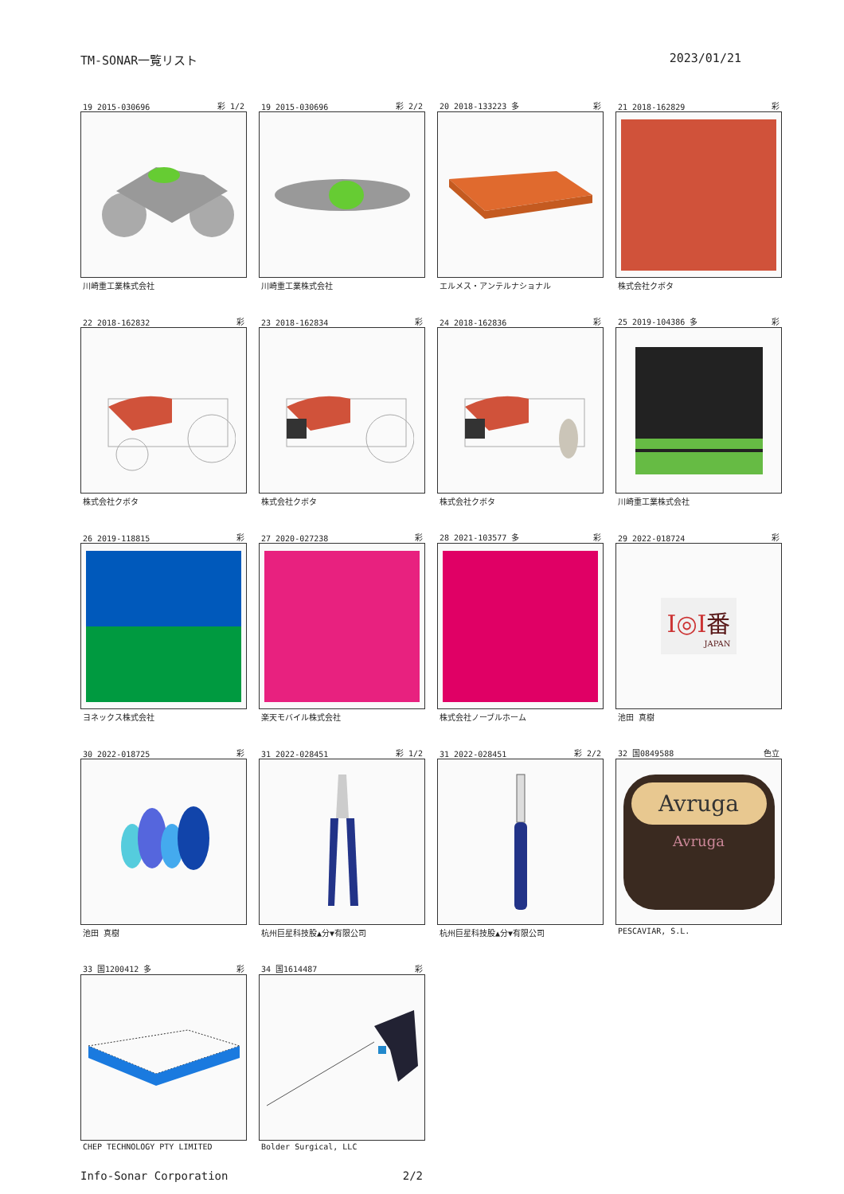TM-SONAR一覧リスト 2023/01/21
19 2015-030696 彩 1/2
川崎重工業株式会社
19 2015-030696 彩 2/2
川崎重工業株式会社
20 2018-133223 多 彩
エルメス・アンテルナショナル
21 2018-162829 彩
株式会社クボタ
22 2018-162832 彩
株式会社クボタ
23 2018-162834 彩
株式会社クボタ
24 2018-162836 彩
株式会社クボタ
25 2019-104386 多 彩
川崎重工業株式会社
26 2019-118815 彩
ヨネックス株式会社
27 2020-027238 彩
楽天モバイル株式会社
28 2021-103577 多 彩
株式会社ノーブルホーム
29 2022-018724 彩
Ⅰ◎Ⅰ番
JAPAN
池田 真樹
30 2022-018725 彩
池田 真樹
31 2022-028451 彩 1/2
杭州巨星科技股▲分▼有限公司
31 2022-028451 彩 2/2
杭州巨星科技股▲分▼有限公司
32 国0849588 色立
Avruga
Avruga
PESCAVIAR, S.L.
33 国1200412 多 彩
CHEP TECHNOLOGY PTY LIMITED
34 国1614487 彩
Bolder Surgical, LLC
Info-Sonar Corporation 2/2